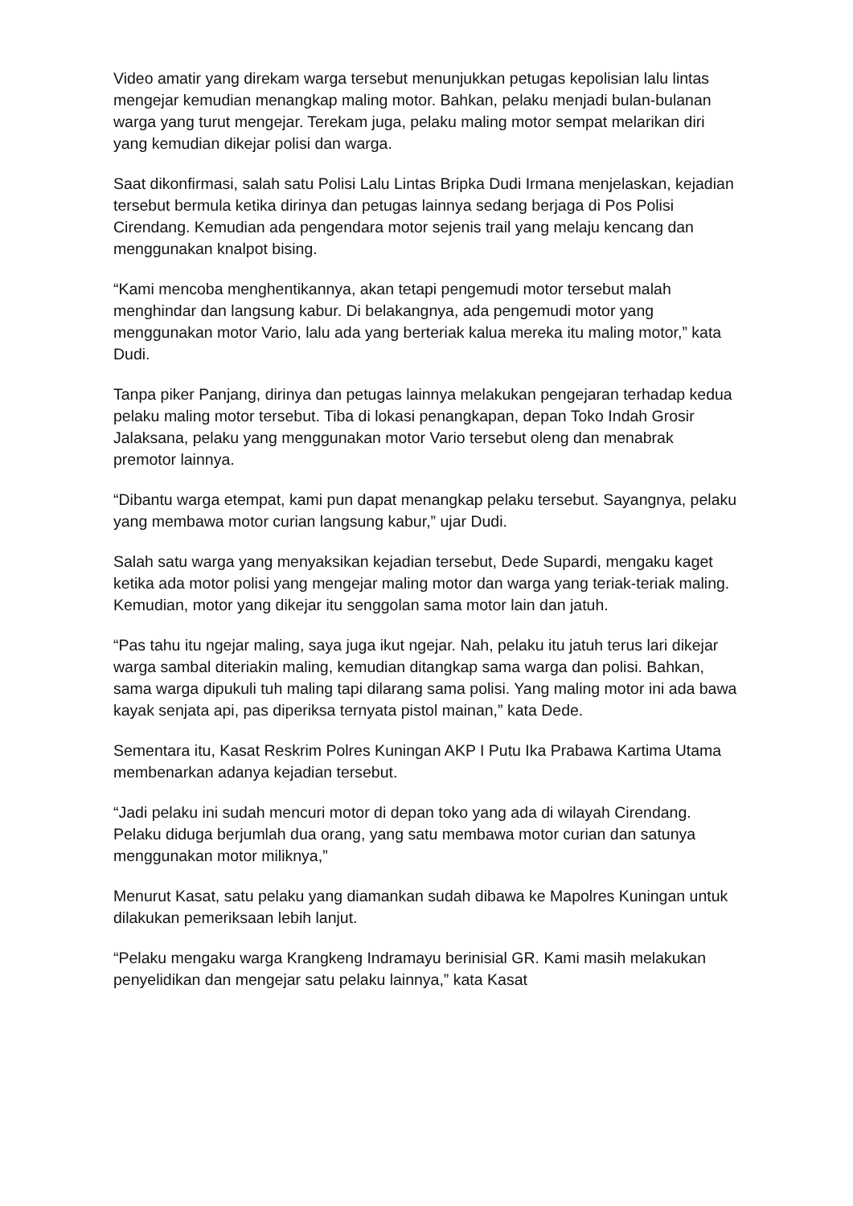Video amatir yang direkam warga tersebut menunjukkan petugas kepolisian lalu lintas mengejar kemudian menangkap maling motor. Bahkan, pelaku menjadi bulan-bulanan warga yang turut mengejar. Terekam juga, pelaku maling motor sempat melarikan diri yang kemudian dikejar polisi dan warga.
Saat dikonfirmasi, salah satu Polisi Lalu Lintas Bripka Dudi Irmana menjelaskan, kejadian tersebut bermula ketika dirinya dan petugas lainnya sedang berjaga di Pos Polisi Cirendang. Kemudian ada pengendara motor sejenis trail yang melaju kencang dan menggunakan knalpot bising.
“Kami mencoba menghentikannya, akan tetapi pengemudi motor tersebut malah menghindar dan langsung kabur. Di belakangnya, ada pengemudi motor yang menggunakan motor Vario, lalu ada yang berteriak kalua mereka itu maling motor,” kata Dudi.
Tanpa piker Panjang, dirinya dan petugas lainnya melakukan pengejaran terhadap kedua pelaku maling motor tersebut. Tiba di lokasi penangkapan, depan Toko Indah Grosir Jalaksana, pelaku yang menggunakan motor Vario tersebut oleng dan menabrak premotor lainnya.
“Dibantu warga etempat, kami pun dapat menangkap pelaku tersebut. Sayangnya, pelaku yang membawa motor curian langsung kabur,” ujar Dudi.
Salah satu warga yang menyaksikan kejadian tersebut, Dede Supardi, mengaku kaget ketika ada motor polisi yang mengejar maling motor dan warga yang teriak-teriak maling. Kemudian, motor yang dikejar itu senggolan sama motor lain dan jatuh.
“Pas tahu itu ngejar maling, saya juga ikut ngejar. Nah, pelaku itu jatuh terus lari dikejar warga sambal diteriakin maling, kemudian ditangkap sama warga dan polisi. Bahkan, sama warga dipukuli tuh maling tapi dilarang sama polisi. Yang maling motor ini ada bawa kayak senjata api, pas diperiksa ternyata pistol mainan,” kata Dede.
Sementara itu, Kasat Reskrim Polres Kuningan AKP I Putu Ika Prabawa Kartima Utama membenarkan adanya kejadian tersebut.
“Jadi pelaku ini sudah mencuri motor di depan toko yang ada di wilayah Cirendang. Pelaku diduga berjumlah dua orang, yang satu membawa motor curian dan satunya menggunakan motor miliknya,”
Menurut Kasat, satu pelaku yang diamankan sudah dibawa ke Mapolres Kuningan untuk dilakukan pemeriksaan lebih lanjut.
“Pelaku mengaku warga Krangkeng Indramayu berinisial GR. Kami masih melakukan penyelidikan dan mengejar satu pelaku lainnya,” kata Kasat